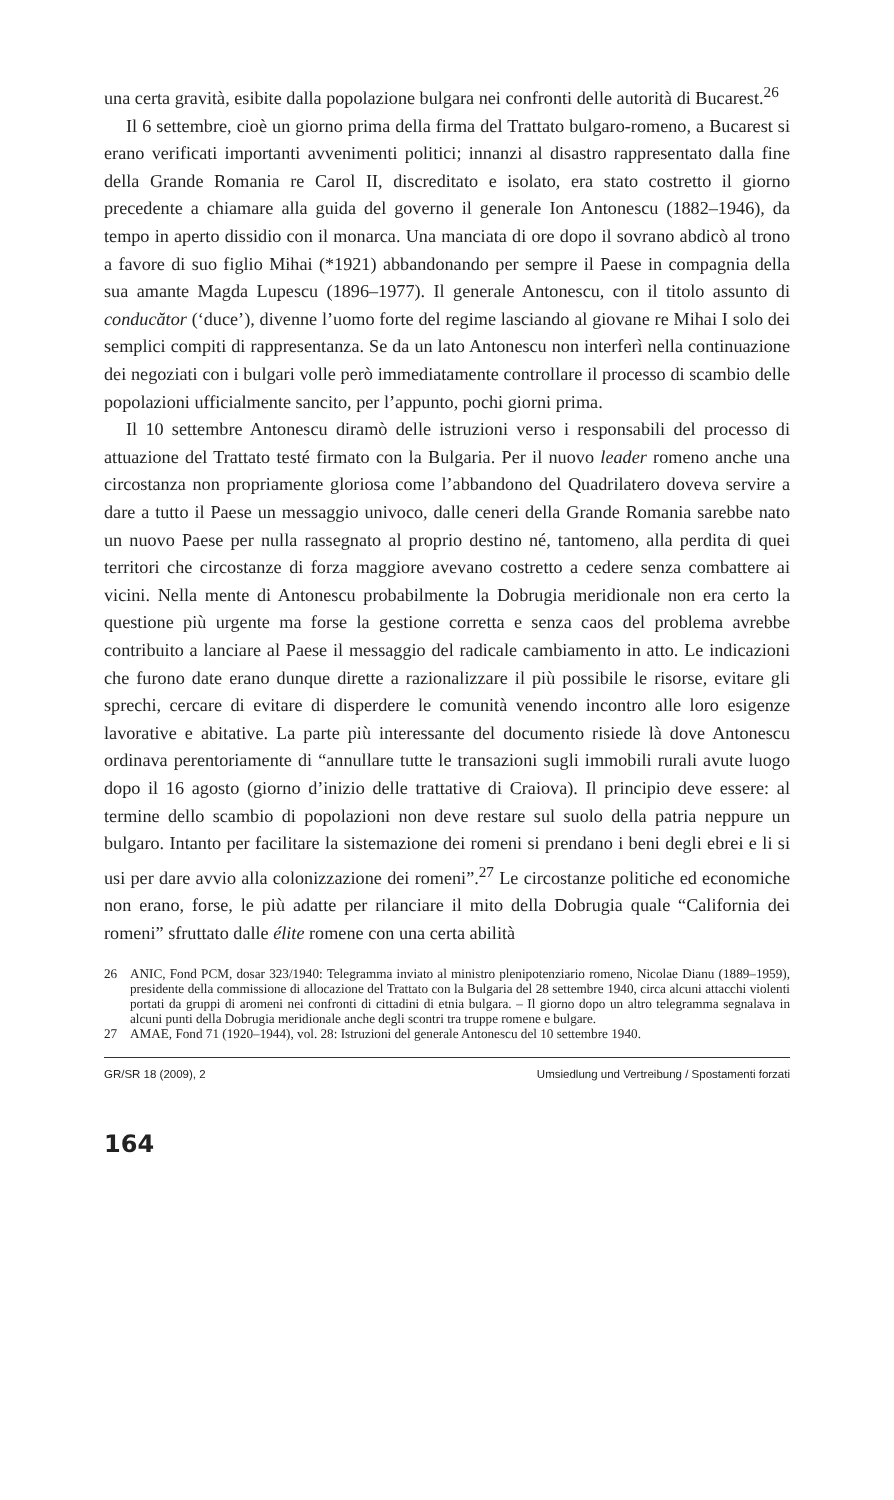una certa gravità, esibite dalla popolazione bulgara nei confronti delle autorità di Bucarest.<sup>26</sup>
Il 6 settembre, cioè un giorno prima della firma del Trattato bulgaro-romeno, a Bucarest si erano verificati importanti avvenimenti politici; innanzi al disastro rappresentato dalla fine della Grande Romania re Carol II, discreditato e isolato, era stato costretto il giorno precedente a chiamare alla guida del governo il generale Ion Antonescu (1882–1946), da tempo in aperto dissidio con il monarca. Una manciata di ore dopo il sovrano abdicò al trono a favore di suo figlio Mihai (*1921) abbandonando per sempre il Paese in compagnia della sua amante Magda Lupescu (1896–1977). Il generale Antonescu, con il titolo assunto di conducător (‘duce’), divenne l’uomo forte del regime lasciando al giovane re Mihai I solo dei semplici compiti di rappresentanza. Se da un lato Antonescu non interferì nella continuazione dei negoziati con i bulgari volle però immediatamente controllare il processo di scambio delle popolazioni ufficialmente sancito, per l’appunto, pochi giorni prima.
Il 10 settembre Antonescu diramò delle istruzioni verso i responsabili del processo di attuazione del Trattato testé firmato con la Bulgaria. Per il nuovo leader romeno anche una circostanza non propriamente gloriosa come l’abbandono del Quadrilatero doveva servire a dare a tutto il Paese un messaggio univoco, dalle ceneri della Grande Romania sarebbe nato un nuovo Paese per nulla rassegnato al proprio destino né, tantomeno, alla perdita di quei territori che circostanze di forza maggiore avevano costretto a cedere senza combattere ai vicini. Nella mente di Antonescu probabilmente la Dobrugia meridionale non era certo la questione più urgente ma forse la gestione corretta e senza caos del problema avrebbe contribuito a lanciare al Paese il messaggio del radicale cambiamento in atto. Le indicazioni che furono date erano dunque dirette a razionalizzare il più possibile le risorse, evitare gli sprechi, cercare di evitare di disperdere le comunità venendo incontro alle loro esigenze lavorative e abitative. La parte più interessante del documento risiede là dove Antonescu ordinava perentoriamente di “annullare tutte le transazioni sugli immobili rurali avute luogo dopo il 16 agosto (giorno d’inizio delle trattative di Craiova). Il principio deve essere: al termine dello scambio di popolazioni non deve restare sul suolo della patria neppure un bulgaro. Intanto per facilitare la sistemazione dei romeni si prendano i beni degli ebrei e li si usi per dare avvio alla colonizzazione dei romeni”.<sup>27</sup> Le circostanze politiche ed economiche non erano, forse, le più adatte per rilanciare il mito della Dobrugia quale “California dei romeni” sfruttato dalle élite romene con una certa abilità
26 ANIC, Fond PCM, dosar 323/1940: Telegramma inviato al ministro plenipotenziario romeno, Nicolae Dianu (1889–1959), presidente della commissione di allocazione del Trattato con la Bulgaria del 28 settembre 1940, circa alcuni attacchi violenti portati da gruppi di aromeni nei confronti di cittadini di etnia bulgara. – Il giorno dopo un altro telegramma segnalava in alcuni punti della Dobrugia meridionale anche degli scontri tra truppe romene e bulgare.
27 AMAE, Fond 71 (1920–1944), vol. 28: Istruzioni del generale Antonescu del 10 settembre 1940.
GR/SR 18 (2009), 2 Umsiedlung und Vertreibung / Spostamenti forzati
164